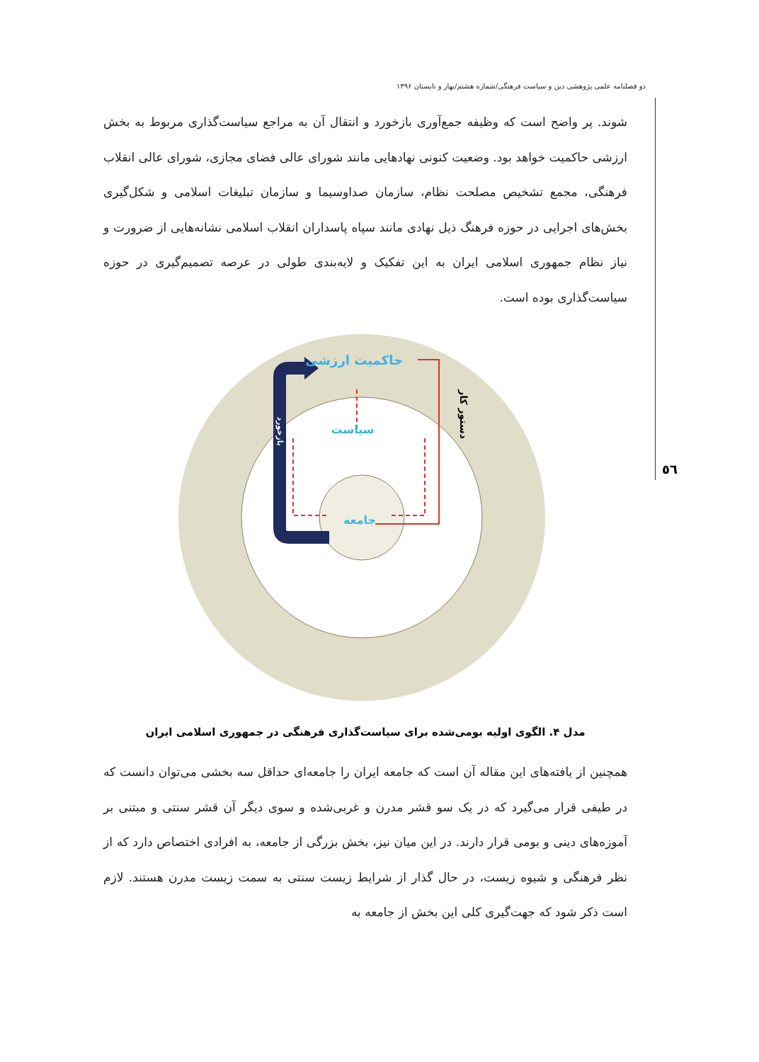دو فصلنامه علمی پژوهشی دین و سیاست فرهنگی/شماره هشتم/بهار و تابستان ۱۳۹۶
٥٦
شوند. پر واضح است که وظیفه جمع‌آوری بازخورد و انتقال آن به مراجع سیاست‌گذاری مربوط به بخش ارزشی حاکمیت خواهد بود. وضعیت کنونی نهادهایی مانند شورای عالی فضای مجازی، شورای عالی انقلاب فرهنگی، مجمع تشخیص مصلحت نظام، سازمان صداوسیما و سازمان تبلیغات اسلامی و شکل‌گیری بخش‌های اجرایی در حوزه فرهنگ ذیل نهادی مانند سپاه پاسداران انقلاب اسلامی نشانه‌هایی از ضرورت و نیاز نظام جمهوری اسلامی ایران به این تفکیک و لایه‌بندی طولی در عرصه تصمیم‌گیری در حوزه سیاست‌گذاری بوده است.
حاکمیت ارزشی
سیاست
جامعه
بازخورد
دستور کار
مدل ۴. الگوی اولیه بومی‌شده برای سیاست‌گذاری فرهنگی در جمهوری اسلامی ایران
همچنین از یافته‌های این مقاله آن است که جامعه ایران را جامعه‌ای حداقل سه بخشی می‌توان دانست که در طیفی قرار می‌گیرد که در یک سو قشر مدرن و غربی‌شده و سوی دیگر آن قشر سنتی و مبتنی بر آموزه‌های دینی و بومی قرار دارند. در این میان نیز، بخش بزرگی از جامعه، به افرادی اختصاص دارد که از نظر فرهنگی و شیوه زیست، در حال گذار از شرایط زیست سنتی به سمت زیست مدرن هستند. لازم است ذکر شود که جهت‌گیری کلی این بخش از جامعه به